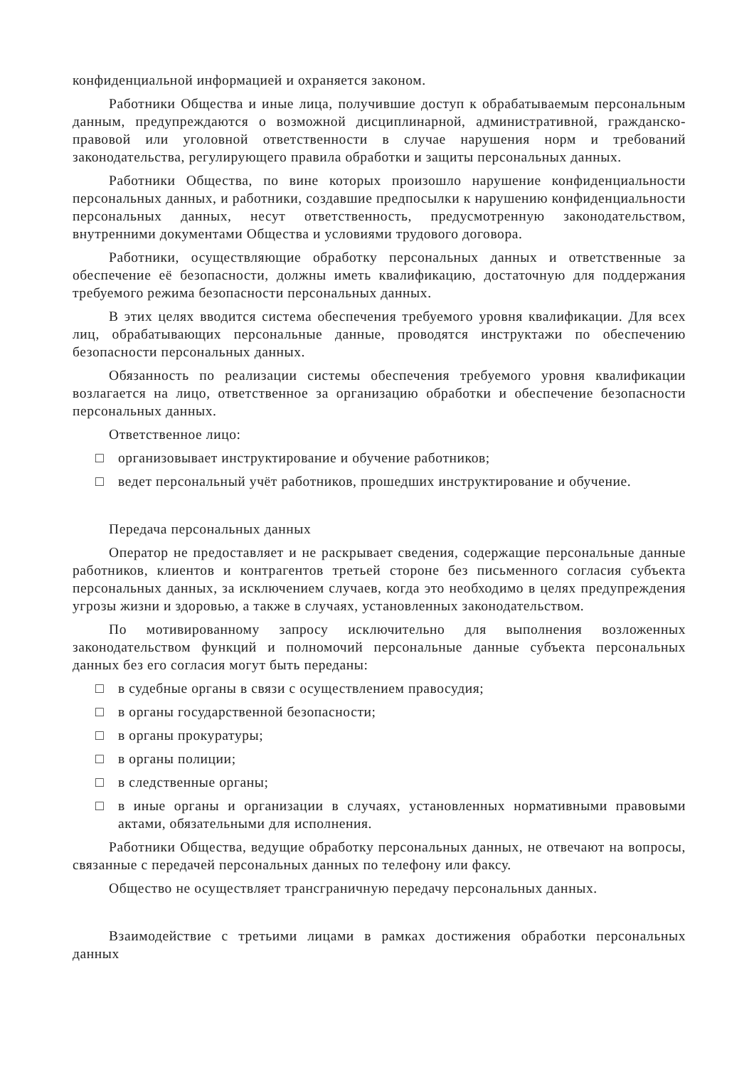конфиденциальной информацией и охраняется законом.
Работники Общества и иные лица, получившие доступ к обрабатываемым персональным данным, предупреждаются о возможной дисциплинарной, административной, гражданско-правовой или уголовной ответственности в случае нарушения норм и требований законодательства, регулирующего правила обработки и защиты персональных данных.
Работники Общества, по вине которых произошло нарушение конфиденциальности персональных данных, и работники, создавшие предпосылки к нарушению конфиденциальности персональных данных, несут ответственность, предусмотренную законодательством, внутренними документами Общества и условиями трудового договора.
Работники, осуществляющие обработку персональных данных и ответственные за обеспечение её безопасности, должны иметь квалификацию, достаточную для поддержания требуемого режима безопасности персональных данных.
В этих целях вводится система обеспечения требуемого уровня квалификации. Для всех лиц, обрабатывающих персональные данные, проводятся инструктажи по обеспечению безопасности персональных данных.
Обязанность по реализации системы обеспечения требуемого уровня квалификации возлагается на лицо, ответственное за организацию обработки и обеспечение безопасности персональных данных.
Ответственное лицо:
□ организовывает инструктирование и обучение работников;
□ ведет персональный учёт работников, прошедших инструктирование и обучение.
Передача персональных данных
Оператор не предоставляет и не раскрывает сведения, содержащие персональные данные работников, клиентов и контрагентов третьей стороне без письменного согласия субъекта персональных данных, за исключением случаев, когда это необходимо в целях предупреждения угрозы жизни и здоровью, а также в случаях, установленных законодательством.
По мотивированному запросу исключительно для выполнения возложенных законодательством функций и полномочий персональные данные субъекта персональных данных без его согласия могут быть переданы:
□ в судебные органы в связи с осуществлением правосудия;
□ в органы государственной безопасности;
□ в органы прокуратуры;
□ в органы полиции;
□ в следственные органы;
□ в иные органы и организации в случаях, установленных нормативными правовыми актами, обязательными для исполнения.
Работники Общества, ведущие обработку персональных данных, не отвечают на вопросы, связанные с передачей персональных данных по телефону или факсу.
Общество не осуществляет трансграничную передачу персональных данных.
Взаимодействие с третьими лицами в рамках достижения обработки персональных данных